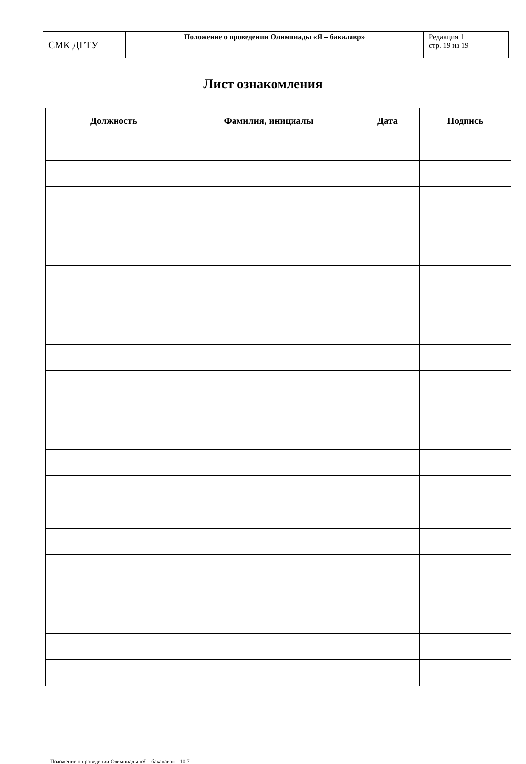| СМК ДГТУ | Положение о проведении Олимпиады «Я – бакалавр» | Редакция 1 стр. 19 из 19 |
Лист ознакомления
| Должность | Фамилия, инициалы | Дата | Подпись |
| --- | --- | --- | --- |
Положение о проведении Олимпиады «Я – бакалавр» – 10.7